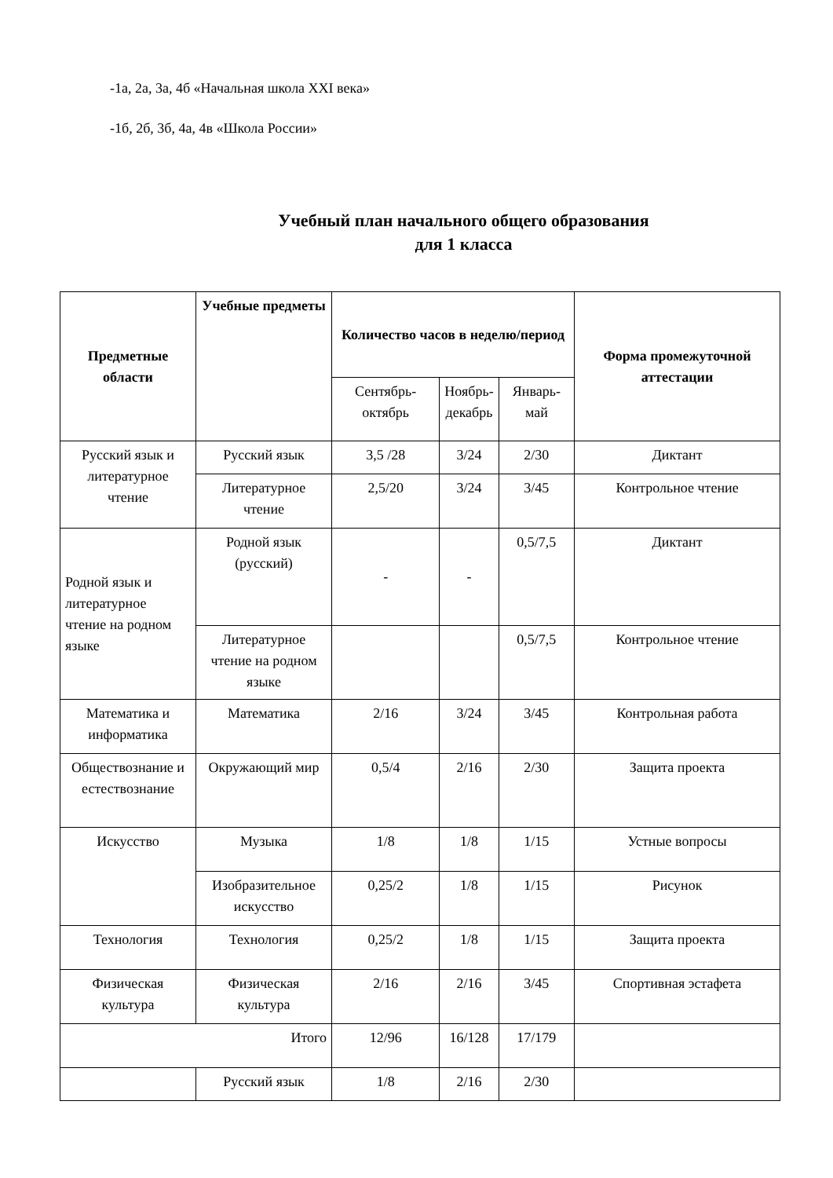-1а, 2а, 3а, 4б «Начальная школа XXI века»
-1б, 2б, 3б, 4а, 4в «Школа России»
Учебный план начального общего образования
для 1 класса
| Предметные области | Учебные предметы | Количество часов в неделю/период | | | Форма промежуточной аттестации |
| --- | --- | --- | --- | --- | --- |
| | | Сентябрь-октябрь | Ноябрь- декабрь | Январь-май | |
| Русский язык и литературное чтение | Русский язык | 3,5 /28 | 3/24 | 2/30 | Диктант |
| | Литературное чтение | 2,5/20 | 3/24 | 3/45 | Контрольное чтение |
| Родной язык и литературное чтение на родном языке | Родной язык (русский) | - | - | 0,5/7,5 | Диктант |
| | Литературное чтение на родном языке | | | 0,5/7,5 | Контрольное чтение |
| Математика и информатика | Математика | 2/16 | 3/24 | 3/45 | Контрольная работа |
| Обществознание и естествознание | Окружающий мир | 0,5/4 | 2/16 | 2/30 | Защита проекта |
| Искусство | Музыка | 1/8 | 1/8 | 1/15 | Устные вопросы |
| | Изобразительное искусство | 0,25/2 | 1/8 | 1/15 | Рисунок |
| Технология | Технология | 0,25/2 | 1/8 | 1/15 | Защита проекта |
| Физическая культура | Физическая культура | 2/16 | 2/16 | 3/45 | Спортивная эстафета |
| Итого | | 12/96 | 16/128 | 17/179 | |
| | Русский язык | 1/8 | 2/16 | 2/30 | |